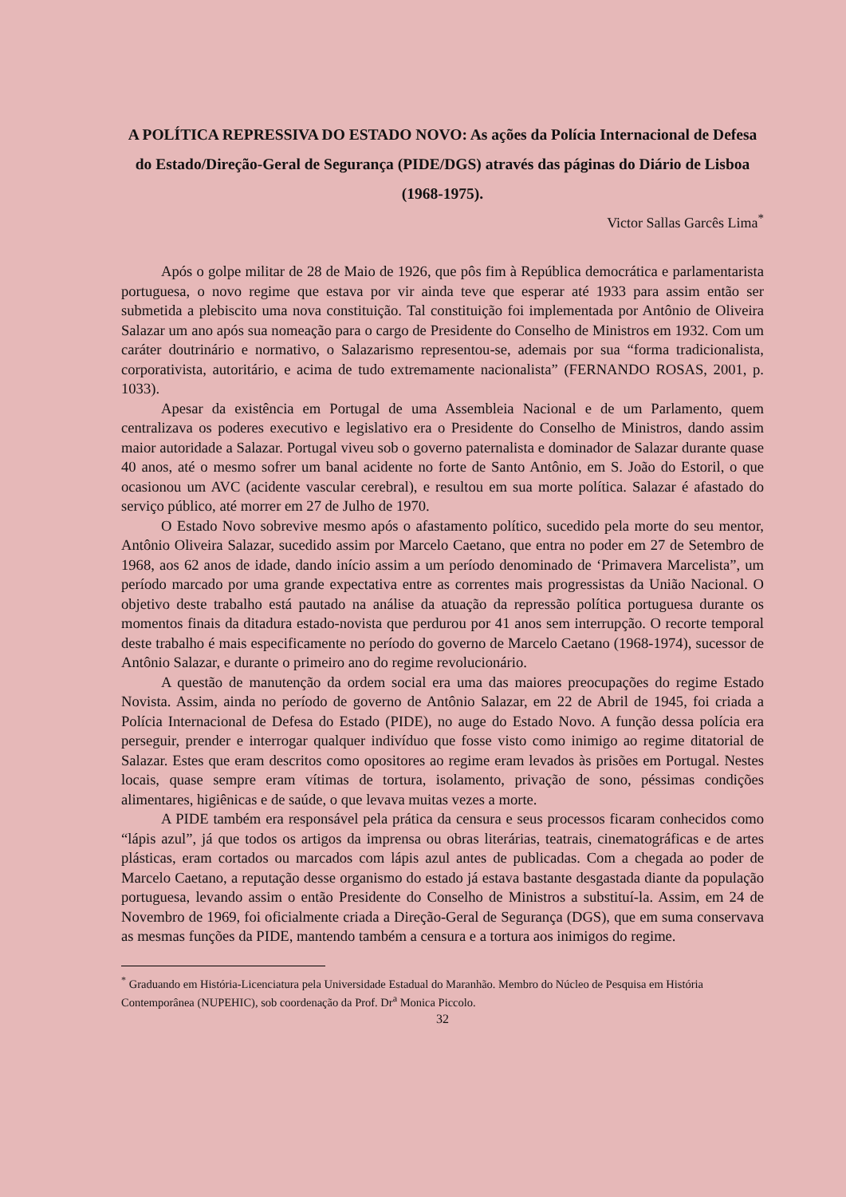A POLÍTICA REPRESSIVA DO ESTADO NOVO: As ações da Polícia Internacional de Defesa do Estado/Direção-Geral de Segurança (PIDE/DGS) através das páginas do Diário de Lisboa (1968-1975).
Victor Sallas Garcês Lima<sup>*</sup>
Após o golpe militar de 28 de Maio de 1926, que pôs fim à República democrática e parlamentarista portuguesa, o novo regime que estava por vir ainda teve que esperar até 1933 para assim então ser submetida a plebiscito uma nova constituição. Tal constituição foi implementada por Antônio de Oliveira Salazar um ano após sua nomeação para o cargo de Presidente do Conselho de Ministros em 1932. Com um caráter doutrinário e normativo, o Salazarismo representou-se, ademais por sua “forma tradicionalista, corporativista, autoritário, e acima de tudo extremamente nacionalista” (FERNANDO ROSAS, 2001, p. 1033).
Apesar da existência em Portugal de uma Assembleia Nacional e de um Parlamento, quem centralizava os poderes executivo e legislativo era o Presidente do Conselho de Ministros, dando assim maior autoridade a Salazar. Portugal viveu sob o governo paternalista e dominador de Salazar durante quase 40 anos, até o mesmo sofrer um banal acidente no forte de Santo Antônio, em S. João do Estoril, o que ocasionou um AVC (acidente vascular cerebral), e resultou em sua morte política. Salazar é afastado do serviço público, até morrer em 27 de Julho de 1970.
O Estado Novo sobrevive mesmo após o afastamento político, sucedido pela morte do seu mentor, Antônio Oliveira Salazar, sucedido assim por Marcelo Caetano, que entra no poder em 27 de Setembro de 1968, aos 62 anos de idade, dando início assim a um período denominado de ‘Primavera Marcelista”, um período marcado por uma grande expectativa entre as correntes mais progressistas da União Nacional. O objetivo deste trabalho está pautado na análise da atuação da repressão política portuguesa durante os momentos finais da ditadura estado-novista que perdurou por 41 anos sem interrupção. O recorte temporal deste trabalho é mais especificamente no período do governo de Marcelo Caetano (1968-1974), sucessor de Antônio Salazar, e durante o primeiro ano do regime revolucionário.
A questão de manutenção da ordem social era uma das maiores preocupações do regime Estado Novista. Assim, ainda no período de governo de Antônio Salazar, em 22 de Abril de 1945, foi criada a Polícia Internacional de Defesa do Estado (PIDE), no auge do Estado Novo. A função dessa polícia era perseguir, prender e interrogar qualquer indivíduo que fosse visto como inimigo ao regime ditatorial de Salazar. Estes que eram descritos como opositores ao regime eram levados às prisões em Portugal. Nestes locais, quase sempre eram vítimas de tortura, isolamento, privação de sono, péssimas condições alimentares, higiênicas e de saúde, o que levava muitas vezes a morte.
A PIDE também era responsável pela prática da censura e seus processos ficaram conhecidos como “lápis azul”, já que todos os artigos da imprensa ou obras literárias, teatrais, cinematográficas e de artes plásticas, eram cortados ou marcados com lápis azul antes de publicadas. Com a chegada ao poder de Marcelo Caetano, a reputação desse organismo do estado já estava bastante desgastada diante da população portuguesa, levando assim o então Presidente do Conselho de Ministros a substituí-la. Assim, em 24 de Novembro de 1969, foi oficialmente criada a Direção-Geral de Segurança (DGS), que em suma conservava as mesmas funções da PIDE, mantendo também a censura e a tortura aos inimigos do regime.
<sup>*</sup> Graduando em História-Licenciatura pela Universidade Estadual do Maranhão. Membro do Núcleo de Pesquisa em História Contemporânea (NUPEHIC), sob coordenação da Prof. Dr<sup>a</sup> Monica Piccolo.
32